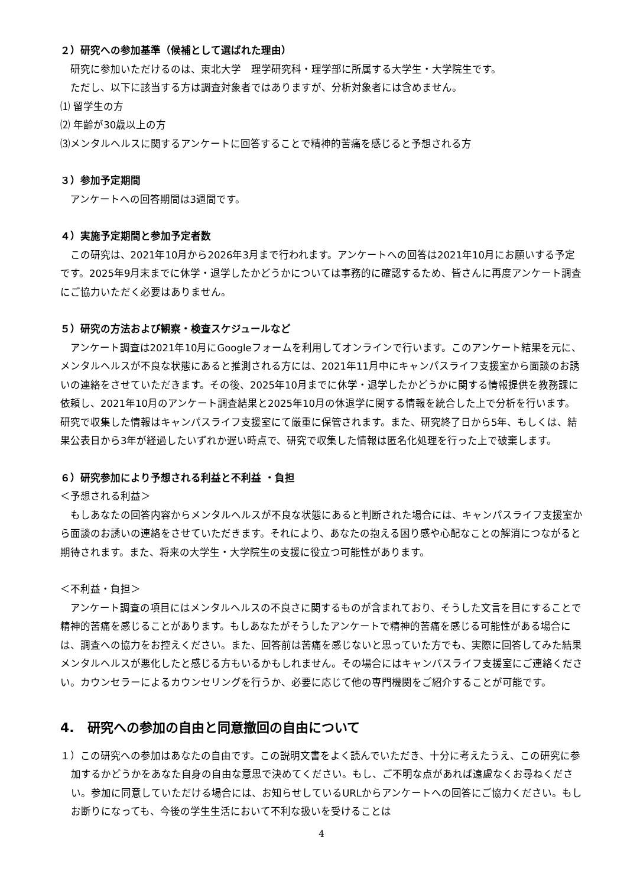２）研究への参加基準（候補として選ばれた理由）
研究に参加いただけるのは、東北大学　理学研究科・理学部に所属する大学生・大学院生です。
ただし、以下に該当する方は調査対象者ではありますが、分析対象者には含めません。
⑴ 留学生の方
⑵ 年齢が30歳以上の方
⑶メンタルヘルスに関するアンケートに回答することで精神的苦痛を感じると予想される方
３）参加予定期間
アンケートへの回答期間は3週間です。
４）実施予定期間と参加予定者数
この研究は、2021年10月から2026年3月まで行われます。アンケートへの回答は2021年10月にお願いする予定です。2025年9月末までに休学・退学したかどうかについては事務的に確認するため、皆さんに再度アンケート調査にご協力いただく必要はありません。
５）研究の方法および観察・検査スケジュールなど
アンケート調査は2021年10月にGoogleフォームを利用してオンラインで行います。このアンケート結果を元に、メンタルヘルスが不良な状態にあると推測される方には、2021年11月中にキャンパスライフ支援室から面談のお誘いの連絡をさせていただきます。その後、2025年10月までに休学・退学したかどうかに関する情報提供を教務課に依頼し、2021年10月のアンケート調査結果と2025年10月の休退学に関する情報を統合した上で分析を行います。研究で収集した情報はキャンパスライフ支援室にて厳重に保管されます。また、研究終了日から5年、もしくは、結果公表日から3年が経過したいずれか遅い時点で、研究で収集した情報は匿名化処理を行った上で破棄します。
６）研究参加により予想される利益と不利益 ・負担
＜予想される利益＞
もしあなたの回答内容からメンタルヘルスが不良な状態にあると判断された場合には、キャンパスライフ支援室から面談のお誘いの連絡をさせていただきます。それにより、あなたの抱える困り感や心配なことの解消につながると期待されます。また、将来の大学生・大学院生の支援に役立つ可能性があります。
＜不利益・負担＞
アンケート調査の項目にはメンタルヘルスの不良さに関するものが含まれており、そうした文言を目にすることで精神的苦痛を感じることがあります。もしあなたがそうしたアンケートで精神的苦痛を感じる可能性がある場合には、調査への協力をお控えください。また、回答前は苦痛を感じないと思っていた方でも、実際に回答してみた結果メンタルヘルスが悪化したと感じる方もいるかもしれません。その場合にはキャンパスライフ支援室にご連絡ください。カウンセラーによるカウンセリングを行うか、必要に応じて他の専門機関をご紹介することが可能です。
4.　研究への参加の自由と同意撤回の自由について
１）この研究への参加はあなたの自由です。この説明文書をよく読んでいただき、十分に考えたうえ、この研究に参加するかどうかをあなた自身の自由な意思で決めてください。もし、ご不明な点があれば遠慮なくお尋ねください。参加に同意していただける場合には、お知らせしているURLからアンケートへの回答にご協力ください。もしお断りになっても、今後の学生生活において不利な扱いを受けることは
4